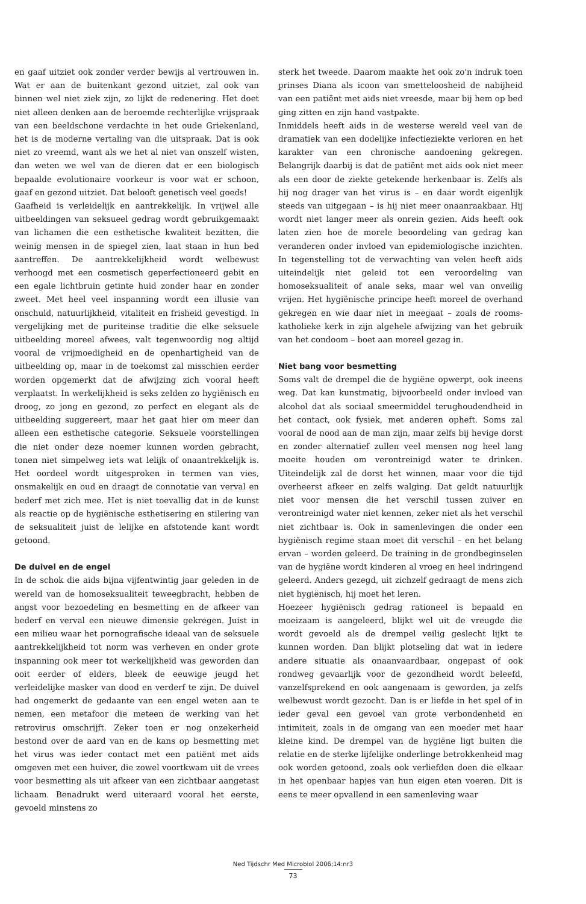en gaaf uitziet ook zonder verder bewijs al vertrouwen in. Wat er aan de buitenkant gezond uitziet, zal ook van binnen wel niet ziek zijn, zo lijkt de redenering. Het doet niet alleen denken aan de beroemde rechterlijke vrijspraak van een beeldschone verdachte in het oude Griekenland, het is de moderne vertaling van die uitspraak. Dat is ook niet zo vreemd, want als we het al niet van onszelf wisten, dan weten we wel van de dieren dat er een biologisch bepaalde evolutionaire voorkeur is voor wat er schoon, gaaf en gezond uitziet. Dat belooft genetisch veel goeds!
Gaafheid is verleidelijk en aantrekkelijk. In vrijwel alle uitbeeldingen van seksueel gedrag wordt gebruikgemaakt van lichamen die een esthetische kwaliteit bezitten, die weinig mensen in de spiegel zien, laat staan in hun bed aantreffen. De aantrekkelijkheid wordt welbewust verhoogd met een cosmetisch geperfectioneerd gebit en een egale lichtbruin getinte huid zonder haar en zonder zweet. Met heel veel inspanning wordt een illusie van onschuld, natuurlijkheid, vitaliteit en frisheid gevestigd. In vergelijking met de puriteinse traditie die elke seksuele uitbeelding moreel afwees, valt tegenwoordig nog altijd vooral de vrijmoedigheid en de openhartigheid van de uitbeelding op, maar in de toekomst zal misschien eerder worden opgemerkt dat de afwijzing zich vooral heeft verplaatst. In werkelijkheid is seks zelden zo hygiënisch en droog, zo jong en gezond, zo perfect en elegant als de uitbeelding suggereert, maar het gaat hier om meer dan alleen een esthetische categorie. Seksuele voorstellingen die niet onder deze noemer kunnen worden gebracht, tonen niet simpelweg iets wat lelijk of onaantrekkelijk is. Het oordeel wordt uitgesproken in termen van vies, onsmakelijk en oud en draagt de connotatie van verval en bederf met zich mee. Het is niet toevallig dat in de kunst als reactie op de hygiënische esthetisering en stilering van de seksualiteit juist de lelijke en afstotende kant wordt getoond.
De duivel en de engel
In de schok die aids bijna vijfentwintig jaar geleden in de wereld van de homoseksualiteit teweegbracht, hebben de angst voor bezoedeling en besmetting en de afkeer van bederf en verval een nieuwe dimensie gekregen. Juist in een milieu waar het pornografische ideaal van de seksuele aantrekkelijkheid tot norm was verheven en onder grote inspanning ook meer tot werkelijkheid was geworden dan ooit eerder of elders, bleek de eeuwige jeugd het verleidelijke masker van dood en verderf te zijn. De duivel had ongemerkt de gedaante van een engel weten aan te nemen, een metafoor die meteen de werking van het retrovirus omschrijft. Zeker toen er nog onzekerheid bestond over de aard van en de kans op besmetting met het virus was ieder contact met een patiënt met aids omgeven met een huiver, die zowel voortkwam uit de vrees voor besmetting als uit afkeer van een zichtbaar aangetast lichaam. Benadrukt werd uiteraard vooral het eerste, gevoeld minstens zo
sterk het tweede. Daarom maakte het ook zo'n indruk toen prinses Diana als icoon van smetteloosheid de nabijheid van een patiënt met aids niet vreesde, maar bij hem op bed ging zitten en zijn hand vastpakte.
Inmiddels heeft aids in de westerse wereld veel van de dramatiek van een dodelijke infectieziekte verloren en het karakter van een chronische aandoening gekregen. Belangrijk daarbij is dat de patiënt met aids ook niet meer als een door de ziekte getekende herkenbaar is. Zelfs als hij nog drager van het virus is – en daar wordt eigenlijk steeds van uitgegaan – is hij niet meer onaanraakbaar. Hij wordt niet langer meer als onrein gezien. Aids heeft ook laten zien hoe de morele beoordeling van gedrag kan veranderen onder invloed van epidemiologische inzichten. In tegenstelling tot de verwachting van velen heeft aids uiteindelijk niet geleid tot een veroordeling van homoseksualiteit of anale seks, maar wel van onveilig vrijen. Het hygiënische principe heeft moreel de overhand gekregen en wie daar niet in meegaat – zoals de rooms-katholieke kerk in zijn algehele afwijzing van het gebruik van het condoom – boet aan moreel gezag in.
Niet bang voor besmetting
Soms valt de drempel die de hygiëne opwerpt, ook ineens weg. Dat kan kunstmatig, bijvoorbeeld onder invloed van alcohol dat als sociaal smeermiddel terughoudendheid in het contact, ook fysiek, met anderen opheft. Soms zal vooral de nood aan de man zijn, maar zelfs bij hevige dorst en zonder alternatief zullen veel mensen nog heel lang moeite houden om verontreinigd water te drinken. Uiteindelijk zal de dorst het winnen, maar voor die tijd overheerst afkeer en zelfs walging. Dat geldt natuurlijk niet voor mensen die het verschil tussen zuiver en verontreinigd water niet kennen, zeker niet als het verschil niet zichtbaar is. Ook in samenlevingen die onder een hygiënisch regime staan moet dit verschil – en het belang ervan – worden geleerd. De training in de grondbeginselen van de hygiëne wordt kinderen al vroeg en heel indringend geleerd. Anders gezegd, uit zichzelf gedraagt de mens zich niet hygiënisch, hij moet het leren.
Hoezeer hygiënisch gedrag rationeel is bepaald en moeizaam is aangeleerd, blijkt wel uit de vreugde die wordt gevoeld als de drempel veilig geslecht lijkt te kunnen worden. Dan blijkt plotseling dat wat in iedere andere situatie als onaanvaardbaar, ongepast of ook rondweg gevaarlijk voor de gezondheid wordt beleefd, vanzelfsprekend en ook aangenaam is geworden, ja zelfs welbewust wordt gezocht. Dan is er liefde in het spel of in ieder geval een gevoel van grote verbondenheid en intimiteit, zoals in de omgang van een moeder met haar kleine kind. De drempel van de hygiëne ligt buiten die relatie en de sterke lijfelijke onderlinge betrokkenheid mag ook worden getoond, zoals ook verliefden doen die elkaar in het openbaar hapjes van hun eigen eten voeren. Dit is eens te meer opvallend in een samenleving waar
Ned Tijdschr Med Microbiol 2006;14:nr3
73